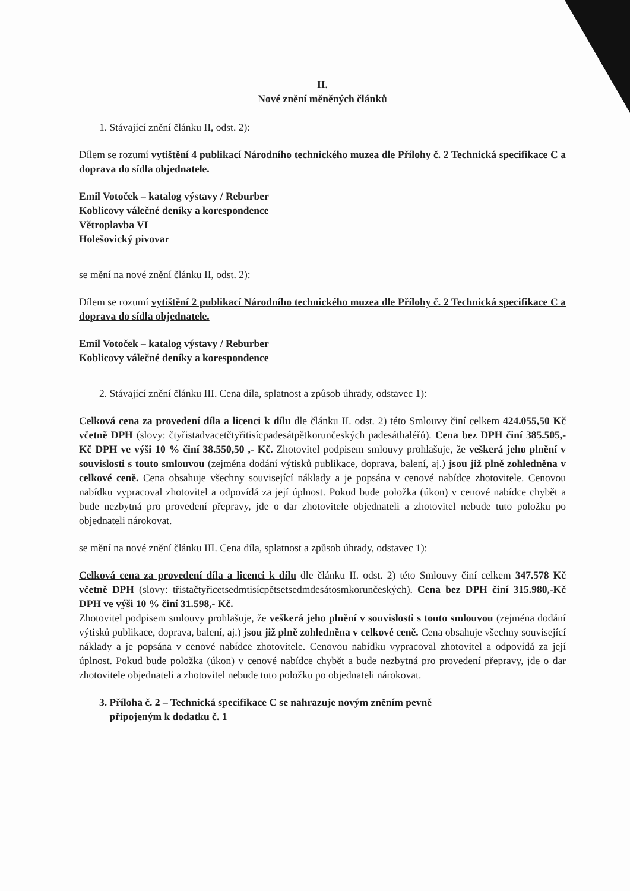II.
Nové znění měněných článků
1. Stávající znění článku II, odst. 2):
Dílem se rozumí vytištění 4 publikací Národního technického muzea dle Přílohy č. 2 Technická specifikace C a doprava do sídla objednatele.
Emil Votoček – katalog výstavy / Reburber
Koblicovy válečné deníky a korespondence
Větroplavba VI
Holešovický pivovar
se mění na nové znění článku II, odst. 2):
Dílem se rozumí vytištění 2 publikací Národního technického muzea dle Přílohy č. 2 Technická specifikace C a doprava do sídla objednatele.
Emil Votoček – katalog výstavy / Reburber
Koblicovy válečné deníky a korespondence
2. Stávající znění článku III. Cena díla, splatnost a způsob úhrady, odstavec 1):
Celková cena za provedení díla a licenci k dílu dle článku II. odst. 2) této Smlouvy činí celkem 424.055,50 Kč včetně DPH (slovy: čtyřistadvacetčtyřitisícpadesátpětkorunčeských padesáthaléřů). Cena bez DPH činí 385.505,-Kč DPH ve výši 10 % činí 38.550,50 ,- Kč. Zhotovitel podpisem smlouvy prohlašuje, že veškerá jeho plnění v souvislosti s touto smlouvou (zejména dodání výtisků publikace, doprava, balení, aj.) jsou již plně zohledněna v celkové ceně. Cena obsahuje všechny související náklady a je popsána v cenové nabídce zhotovitele. Cenovou nabídku vypracoval zhotovitel a odpovídá za její úplnost. Pokud bude položka (úkon) v cenové nabídce chybět a bude nezbytná pro provedení přepravy, jde o dar zhotovitele objednateli a zhotovitel nebude tuto položku po objednateli nárokovat.
se mění na nové znění článku III. Cena díla, splatnost a způsob úhrady, odstavec 1):
Celková cena za provedení díla a licenci k dílu dle článku II. odst. 2) této Smlouvy činí celkem 347.578 Kč včetně DPH (slovy: třistačtyřicetsedmtisícpětsetsedmdesátosmkorunčeských). Cena bez DPH činí 315.980,-Kč DPH ve výši 10 % činí 31.598,- Kč.
Zhotovitel podpisem smlouvy prohlašuje, že veškerá jeho plnění v souvislosti s touto smlouvou (zejména dodání výtisků publikace, doprava, balení, aj.) jsou již plně zohledněna v celkové ceně. Cena obsahuje všechny související náklady a je popsána v cenové nabídce zhotovitele. Cenovou nabídku vypracoval zhotovitel a odpovídá za její úplnost. Pokud bude položka (úkon) v cenové nabídce chybět a bude nezbytná pro provedení přepravy, jde o dar zhotovitele objednateli a zhotovitel nebude tuto položku po objednateli nárokovat.
3. Příloha č. 2 – Technická specifikace C se nahrazuje novým zněním pevně
připojeným k dodatku č. 1